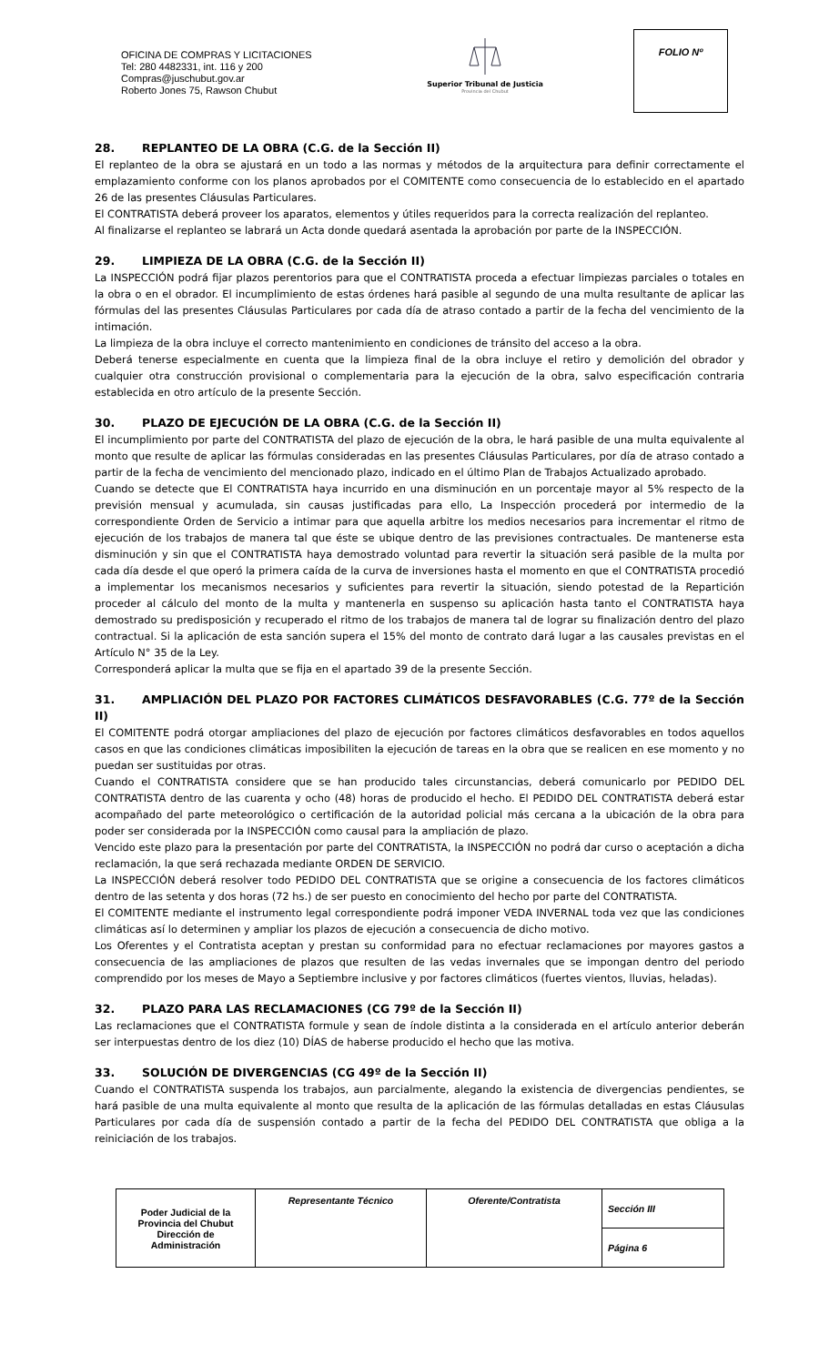OFICINA DE COMPRAS Y LICITACIONES
Tel: 280 4482331, int. 116 y 200
Compras@juschubut.gov.ar
Roberto Jones 75, Rawson Chubut
Superior Tribunal de Justicia
Provincia del Chubut
FOLIO Nº
28. REPLANTEO DE LA OBRA (C.G. de la Sección II)
El replanteo de la obra se ajustará en un todo a las normas y métodos de la arquitectura para definir correctamente el emplazamiento conforme con los planos aprobados por el COMITENTE como consecuencia de lo establecido en el apartado 26 de las presentes Cláusulas Particulares.
El CONTRATISTA deberá proveer los aparatos, elementos y útiles requeridos para la correcta realización del replanteo.
Al finalizarse el replanteo se labrará un Acta donde quedará asentada la aprobación por parte de la INSPECCIÓN.
29. LIMPIEZA DE LA OBRA (C.G. de la Sección II)
La INSPECCIÓN podrá fijar plazos perentorios para que el CONTRATISTA proceda a efectuar limpiezas parciales o totales en la obra o en el obrador. El incumplimiento de estas órdenes hará pasible al segundo de una multa resultante de aplicar las fórmulas del las presentes Cláusulas Particulares por cada día de atraso contado a partir de la fecha del vencimiento de la intimación.
La limpieza de la obra incluye el correcto mantenimiento en condiciones de tránsito del acceso a la obra.
Deberá tenerse especialmente en cuenta que la limpieza final de la obra incluye el retiro y demolición del obrador y cualquier otra construcción provisional o complementaria para la ejecución de la obra, salvo especificación contraria establecida en otro artículo de la presente Sección.
30. PLAZO DE EJECUCIÓN DE LA OBRA (C.G. de la Sección II)
El incumplimiento por parte del CONTRATISTA del plazo de ejecución de la obra, le hará pasible de una multa equivalente al monto que resulte de aplicar las fórmulas consideradas en las presentes Cláusulas Particulares, por día de atraso contado a partir de la fecha de vencimiento del mencionado plazo, indicado en el último Plan de Trabajos Actualizado aprobado.
Cuando se detecte que El CONTRATISTA haya incurrido en una disminución en un porcentaje mayor al 5% respecto de la previsión mensual y acumulada, sin causas justificadas para ello, La Inspección procederá por intermedio de la correspondiente Orden de Servicio a intimar para que aquella arbitre los medios necesarios para incrementar el ritmo de ejecución de los trabajos de manera tal que éste se ubique dentro de las previsiones contractuales. De mantenerse esta disminución y sin que el CONTRATISTA haya demostrado voluntad para revertir la situación será pasible de la multa por cada día desde el que operó la primera caída de la curva de inversiones hasta el momento en que el CONTRATISTA procedió a implementar los mecanismos necesarios y suficientes para revertir la situación, siendo potestad de la Repartición proceder al cálculo del monto de la multa y mantenerla en suspenso su aplicación hasta tanto el CONTRATISTA haya demostrado su predisposición y recuperado el ritmo de los trabajos de manera tal de lograr su finalización dentro del plazo contractual. Si la aplicación de esta sanción supera el 15% del monto de contrato dará lugar a las causales previstas en el Artículo N° 35 de la Ley.
Corresponderá aplicar la multa que se fija en el apartado 39 de la presente Sección.
31. AMPLIACIÓN DEL PLAZO POR FACTORES CLIMÁTICOS DESFAVORABLES (C.G. 77º de la Sección II)
El COMITENTE podrá otorgar ampliaciones del plazo de ejecución por factores climáticos desfavorables en todos aquellos casos en que las condiciones climáticas imposibiliten la ejecución de tareas en la obra que se realicen en ese momento y no puedan ser sustituidas por otras.
Cuando el CONTRATISTA considere que se han producido tales circunstancias, deberá comunicarlo por PEDIDO DEL CONTRATISTA dentro de las cuarenta y ocho (48) horas de producido el hecho. El PEDIDO DEL CONTRATISTA deberá estar acompañado del parte meteorológico o certificación de la autoridad policial más cercana a la ubicación de la obra para poder ser considerada por la INSPECCIÓN como causal para la ampliación de plazo.
Vencido este plazo para la presentación por parte del CONTRATISTA, la INSPECCIÓN no podrá dar curso o aceptación a dicha reclamación, la que será rechazada mediante ORDEN DE SERVICIO.
La INSPECCIÓN deberá resolver todo PEDIDO DEL CONTRATISTA que se origine a consecuencia de los factores climáticos dentro de las setenta y dos horas (72 hs.) de ser puesto en conocimiento del hecho por parte del CONTRATISTA.
El COMITENTE mediante el instrumento legal correspondiente podrá imponer VEDA INVERNAL toda vez que las condiciones climáticas así lo determinen y ampliar los plazos de ejecución a consecuencia de dicho motivo.
Los Oferentes y el Contratista aceptan y prestan su conformidad para no efectuar reclamaciones por mayores gastos a consecuencia de las ampliaciones de plazos que resulten de las vedas invernales que se impongan dentro del periodo comprendido por los meses de Mayo a Septiembre inclusive y por factores climáticos (fuertes vientos, lluvias, heladas).
32. PLAZO PARA LAS RECLAMACIONES (CG 79º de la Sección II)
Las reclamaciones que el CONTRATISTA formule y sean de índole distinta a la considerada en el artículo anterior deberán ser interpuestas dentro de los diez (10) DÍAS de haberse producido el hecho que las motiva.
33. SOLUCIÓN DE DIVERGENCIAS (CG 49º de la Sección II)
Cuando el CONTRATISTA suspenda los trabajos, aun parcialmente, alegando la existencia de divergencias pendientes, se hará pasible de una multa equivalente al monto que resulta de la aplicación de las fórmulas detalladas en estas Cláusulas Particulares por cada día de suspensión contado a partir de la fecha del PEDIDO DEL CONTRATISTA que obliga a la reiniciación de los trabajos.
| Poder Judicial de la Provincia del Chubut Dirección de Administración | Representante Técnico | Oferente/Contratista | Sección III |
| | | | Página 6 |